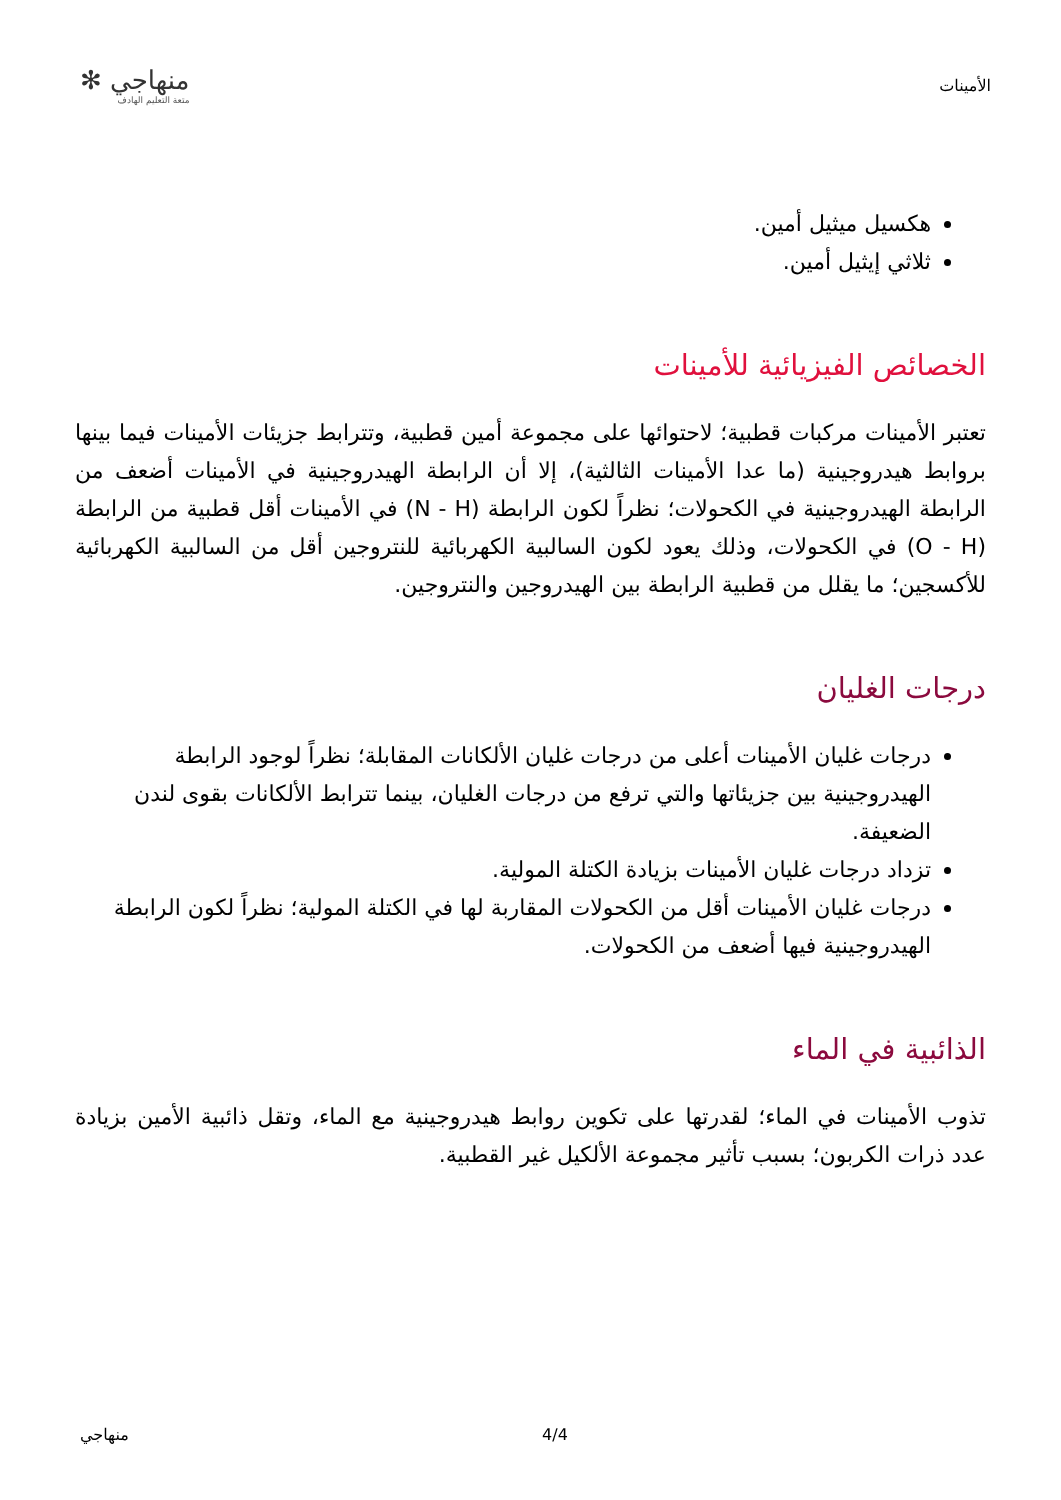الأمينات
منهاجي ✻
متعة التعليم الهادف
هكسيل ميثيل أمين.
ثلاثي إيثيل أمين.
الخصائص الفيزيائية للأمينات
تعتبر الأمينات مركبات قطبية؛ لاحتوائها على مجموعة أمين قطبية، وتترابط جزيئات الأمينات فيما بينها بروابط هيدروجينية (ما عدا الأمينات الثالثية)، إلا أن الرابطة الهيدروجينية في الأمينات أضعف من الرابطة الهيدروجينية في الكحولات؛ نظراً لكون الرابطة (N - H) في الأمينات أقل قطبية من الرابطة (O - H) في الكحولات، وذلك يعود لكون السالبية الكهربائية للنتروجين أقل من السالبية الكهربائية للأكسجين؛ ما يقلل من قطبية الرابطة بين الهيدروجين والنتروجين.
درجات الغليان
درجات غليان الأمينات أعلى من درجات غليان الألكانات المقابلة؛ نظراً لوجود الرابطة الهيدروجينية بين جزيئاتها والتي ترفع من درجات الغليان، بينما تترابط الألكانات بقوى لندن الضعيفة.
تزداد درجات غليان الأمينات بزيادة الكتلة المولية.
درجات غليان الأمينات أقل من الكحولات المقاربة لها في الكتلة المولية؛ نظراً لكون الرابطة الهيدروجينية فيها أضعف من الكحولات.
الذائبية في الماء
تذوب الأمينات في الماء؛ لقدرتها على تكوين روابط هيدروجينية مع الماء، وتقل ذائبية الأمين بزيادة عدد ذرات الكربون؛ بسبب تأثير مجموعة الألكيل غير القطبية.
منهاجي 4/4